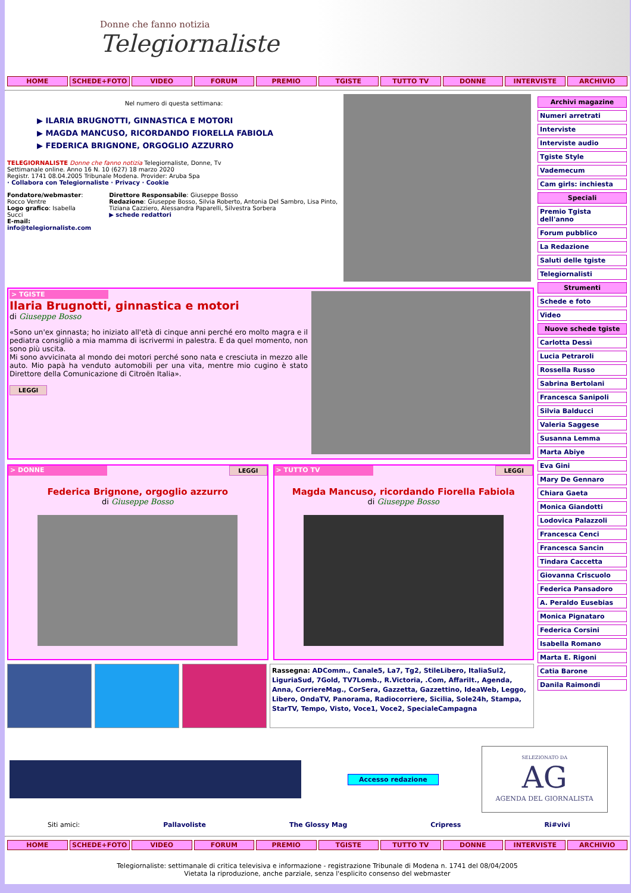Donne che fanno notizia
Telegiornaliste
HOME SCHEDE+FOTO VIDEO FORUM PREMIO TGISTE TUTTO TV DONNE INTERVISTE ARCHIVIO
Nel numero di questa settimana:
▶ ILARIA BRUGNOTTI, GINNASTICA E MOTORI
▶ MAGDA MANCUSO, RICORDANDO FIORELLA FABIOLA
▶ FEDERICA BRIGNONE, ORGOGLIO AZZURRO
TELEGIORNALISTE Donne che fanno notizia Telegiornaliste, Donne, Tv
Settimanale online. Anno 16 N. 10 (627) 18 marzo 2020
Registr. 1741 08.04.2005 Tribunale Modena. Provider: Aruba Spa
· Collabora con Telegiornaliste · Privacy · Cookie
Fondatore/webmaster: Rocco Ventre
Logo grafico: Isabella Succi
E-mail: info@telegiornaliste.com
Direttore Responsabile: Giuseppe Bosso
Redazione: Giuseppe Bosso, Silvia Roberto, Antonia Del Sambro, Lisa Pinto, Tiziana Cazziero, Alessandra Paparelli, Silvestra Sorbera
▶ schede redattori
> TGISTE
Ilaria Brugnotti, ginnastica e motori
di Giuseppe Bosso
«Sono un'ex ginnasta; ho iniziato all'età di cinque anni perché ero molto magra e il pediatra consigliò a mia mamma di iscrivermi in palestra. E da quel momento, non sono più uscita.
Mi sono avvicinata al mondo dei motori perché sono nata e cresciuta in mezzo alle auto. Mio papà ha venduto automobili per una vita, mentre mio cugino è stato Direttore della Comunicazione di Citroën Italia».
LEGGI
> DONNE LEGGI
Federica Brignone, orgoglio azzurro
di Giuseppe Bosso
> TUTTO TV LEGGI
Magda Mancuso, ricordando Fiorella Fabiola
di Giuseppe Bosso
Rassegna: ADComm., Canale5, La7, Tg2, StileLibero, ItaliaSul2, LiguriaSud, 7Gold, TV7Lomb., R.Victoria, .Com, AffariIt., Agenda, Anna, CorriereMag., CorSera, Gazzetta, Gazzettino, IdeaWeb, Leggo, Libero, OndaTV, Panorama, Radiocorriere, Sicilia, Sole24h, Stampa, StarTV, Tempo, Visto, Voce1, Voce2, SpecialeCampagna
Archivi magazine
Numeri arretrati
Interviste
Interviste audio
Tgiste Style
Vademecum
Cam girls: inchiesta
Speciali
Premio Tgista dell'anno
Forum pubblico
La Redazione
Saluti delle tgiste
Telegiornalisti
Strumenti
Schede e foto
Video
Nuove schede tgiste
Carlotta Dessì
Lucia Petraroli
Rossella Russo
Sabrina Bertolani
Francesca Sanipoli
Silvia Balducci
Valeria Saggese
Susanna Lemma
Marta Abiye
Eva Gini
Mary De Gennaro
Chiara Gaeta
Monica Giandotti
Lodovica Palazzoli
Francesca Cenci
Francesca Sancin
Tindara Caccetta
Giovanna Criscuolo
Federica Pansadoro
A. Peraldo Eusebias
Monica Pignataro
Federica Corsini
Isabella Romano
Marta E. Rigoni
Catia Barone
Danila Raimondi
Accesso redazione
SELEZIONATO DA
AG
AGENDA DEL GIORNALISTA
Siti amici: Pallavoliste The Glossy Mag Cripress Ri#vivi
HOME SCHEDE+FOTO VIDEO FORUM PREMIO TGISTE TUTTO TV DONNE INTERVISTE ARCHIVIO
Telegiornaliste: settimanale di critica televisiva e informazione - registrazione Tribunale di Modena n. 1741 del 08/04/2005
Vietata la riproduzione, anche parziale, senza l'esplicito consenso del webmaster